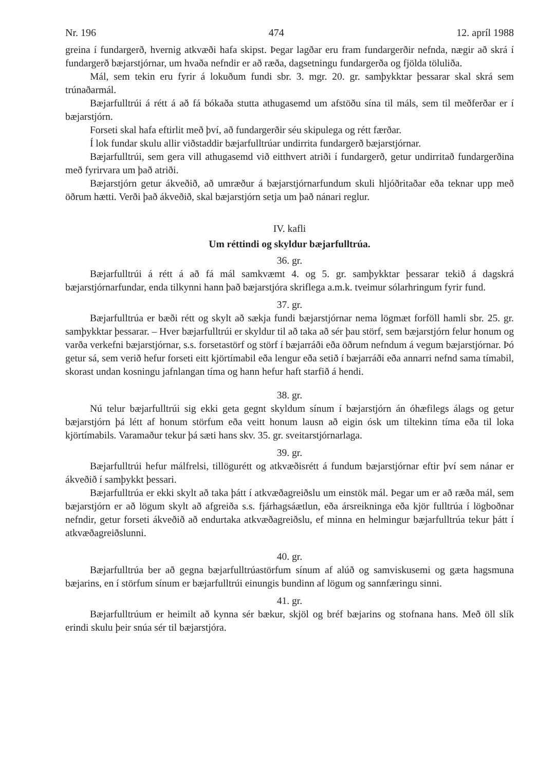Nr. 196 474 12. apríl 1988
greina í fundargerð, hvernig atkvæði hafa skipst. Þegar lagðar eru fram fundargerðir nefnda, nægir að skrá í fundargerð bæjarstjórnar, um hvaða nefndir er að ræða, dagsetningu fundargerða og fjölda töluliða.
Mál, sem tekin eru fyrir á lokuðum fundi sbr. 3. mgr. 20. gr. samþykktar þessarar skal skrá sem trúnaðarmál.
Bæjarfulltrúi á rétt á að fá bókaða stutta athugasemd um afstöðu sína til máls, sem til meðferðar er í bæjarstjórn.
Forseti skal hafa eftirlit með því, að fundargerðir séu skipulega og rétt færðar.
Í lok fundar skulu allir viðstaddir bæjarfulltrúar undirrita fundargerð bæjarstjórnar.
Bæjarfulltrúi, sem gera vill athugasemd við eitthvert atriði í fundargerð, getur undirritað fundargerðina með fyrirvara um það atriði.
Bæjarstjórn getur ákveðið, að umræður á bæjarstjórnarfundum skuli hljóðritaðar eða teknar upp með öðrum hætti. Verði það ákveðið, skal bæjarstjórn setja um það nánari reglur.
IV. kafli
Um réttindi og skyldur bæjarfulltrúa.
36. gr.
Bæjarfulltrúi á rétt á að fá mál samkvæmt 4. og 5. gr. samþykktar þessarar tekið á dagskrá bæjarstjórnarfundar, enda tilkynni hann það bæjarstjóra skriflega a.m.k. tveimur sólarhringum fyrir fund.
37. gr.
Bæjarfulltrúa er bæði rétt og skylt að sækja fundi bæjarstjórnar nema lögmæt forföll hamli sbr. 25. gr. samþykktar þessarar. – Hver bæjarfulltrúi er skyldur til að taka að sér þau störf, sem bæjarstjórn felur honum og varða verkefni bæjarstjórnar, s.s. forsetastörf og störf í bæjarráði eða öðrum nefndum á vegum bæjarstjórnar. Þó getur sá, sem verið hefur forseti eitt kjörtímabil eða lengur eða setið í bæjarráði eða annarri nefnd sama tímabil, skorast undan kosningu jafnlangan tíma og hann hefur haft starfið á hendi.
38. gr.
Nú telur bæjarfulltrúi sig ekki geta gegnt skyldum sínum í bæjarstjórn án óhæfilegs álags og getur bæjarstjórn þá létt af honum störfum eða veitt honum lausn að eigin ósk um tiltekinn tíma eða til loka kjörtímabils. Varamaður tekur þá sæti hans skv. 35. gr. sveitarstjórnarlaga.
39. gr.
Bæjarfulltrúi hefur málfrelsi, tillögurétt og atkvæðisrétt á fundum bæjarstjórnar eftir því sem nánar er ákveðið í samþykkt þessari.
Bæjarfulltrúa er ekki skylt að taka þátt í atkvæðagreiðslu um einstök mál. Þegar um er að ræða mál, sem bæjarstjórn er að lögum skylt að afgreiða s.s. fjárhagsáætlun, eða ársreikninga eða kjör fulltrúa í lögboðnar nefndir, getur forseti ákveðið að endurtaka atkvæðagreiðslu, ef minna en helmingur bæjarfulltrúa tekur þátt í atkvæðagreiðslunni.
40. gr.
Bæjarfulltrúa ber að gegna bæjarfulltrúastörfum sínum af alúð og samviskusemi og gæta hagsmuna bæjarins, en í störfum sínum er bæjarfulltrúi einungis bundinn af lögum og sannfæringu sinni.
41. gr.
Bæjarfulltrúum er heimilt að kynna sér bækur, skjöl og bréf bæjarins og stofnana hans. Með öll slík erindi skulu þeir snúa sér til bæjarstjóra.